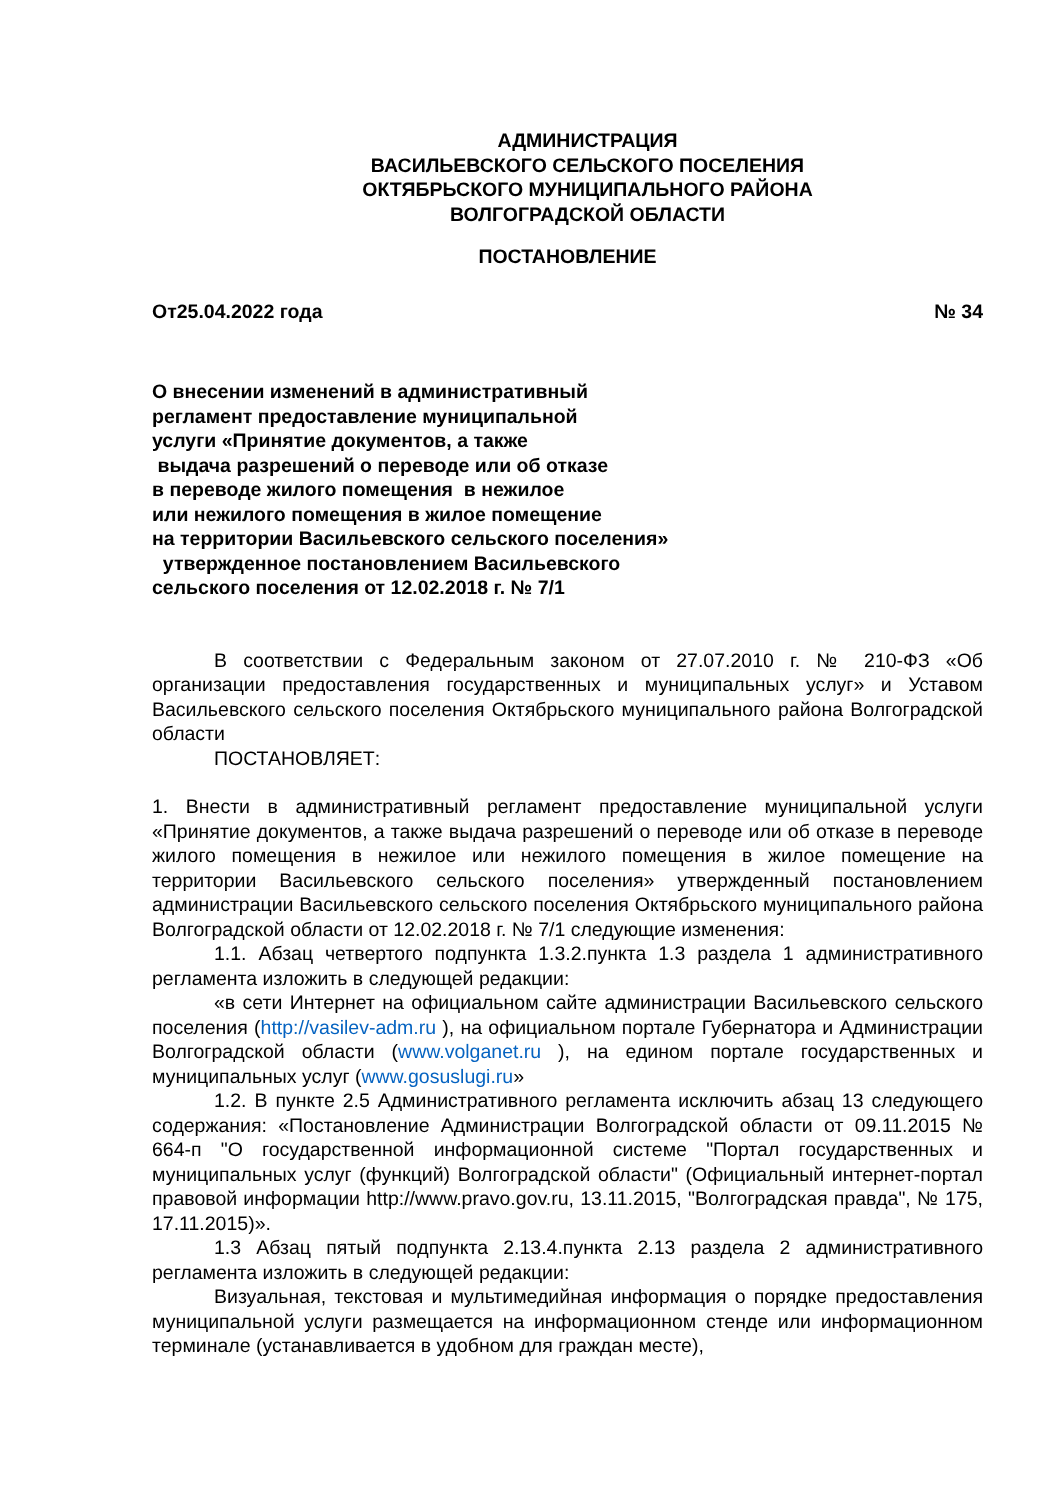АДМИНИСТРАЦИЯ
ВАСИЛЬЕВСКОГО СЕЛЬСКОГО ПОСЕЛЕНИЯ
ОКТЯБРЬСКОГО МУНИЦИПАЛЬНОГО РАЙОНА
ВОЛГОГРАДСКОЙ ОБЛАСТИ
ПОСТАНОВЛЕНИЕ
От25.04.2022 года № 34
О внесении изменений в административный
регламент предоставление муниципальной
услуги «Принятие документов, а также
выдача разрешений о переводе или об отказе
в переводе жилого помещения в нежилое
или нежилого помещения в жилое помещение
на территории Васильевского сельского поселения»
утвержденное постановлением Васильевского
сельского поселения от 12.02.2018 г. № 7/1
В соответствии с Федеральным законом от 27.07.2010 г. № 210-ФЗ «Об организации предоставления государственных и муниципальных услуг» и Уставом Васильевского сельского поселения Октябрьского муниципального района Волгоградской области
ПОСТАНОВЛЯЕТ:
1. Внести в административный регламент предоставление муниципальной услуги «Принятие документов, а также выдача разрешений о переводе или об отказе в переводе жилого помещения в нежилое или нежилого помещения в жилое помещение на территории Васильевского сельского поселения» утвержденный постановлением администрации Васильевского сельского поселения Октябрьского муниципального района Волгоградской области от 12.02.2018 г. № 7/1 следующие изменения:
1.1. Абзац четвертого подпункта 1.3.2.пункта 1.3 раздела 1 административного регламента изложить в следующей редакции:
«в сети Интернет на официальном сайте администрации Васильевского сельского поселения (http://vasilev-adm.ru ), на официальном портале Губернатора и Администрации Волгоградской области (www.volganet.ru ), на едином портале государственных и муниципальных услуг (www.gosuslugi.ru»
1.2. В пункте 2.5 Административного регламента исключить абзац 13 следующего содержания: «Постановление Администрации Волгоградской области от 09.11.2015 № 664-п "О государственной информационной системе "Портал государственных и муниципальных услуг (функций) Волгоградской области" (Официальный интернет-портал правовой информации http://www.pravo.gov.ru, 13.11.2015, "Волгоградская правда", № 175, 17.11.2015)».
1.3 Абзац пятый подпункта 2.13.4.пункта 2.13 раздела 2 административного регламента изложить в следующей редакции:
Визуальная, текстовая и мультимедийная информация о порядке предоставления муниципальной услуги размещается на информационном стенде или информационном терминале (устанавливается в удобном для граждан месте),